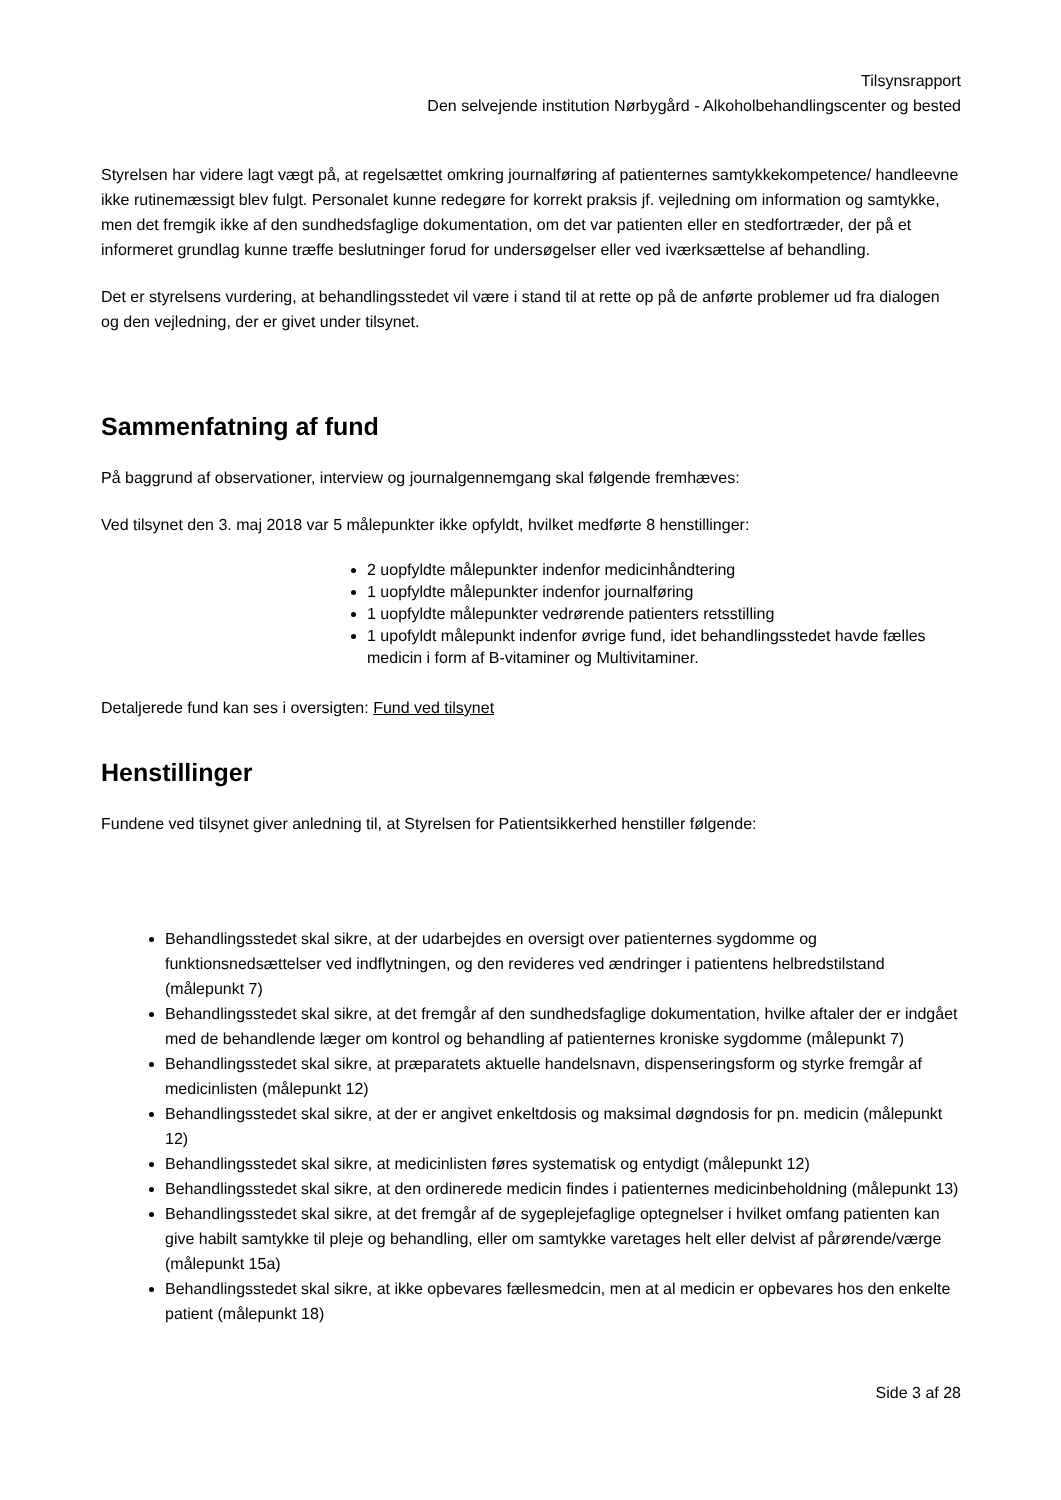Tilsynsrapport
Den selvejende institution Nørbygård - Alkoholbehandlingscenter og bested
Styrelsen har videre lagt vægt på, at regelsættet omkring journalføring af patienternes samtykkekompetence/ handleevne ikke rutinemæssigt blev fulgt. Personalet kunne redegøre for korrekt praksis jf. vejledning om information og samtykke, men det fremgik ikke af den sundhedsfaglige dokumentation, om det var patienten eller en stedfortræder, der på et informeret grundlag kunne træffe beslutninger forud for undersøgelser eller ved iværksættelse af behandling.
Det er styrelsens vurdering, at behandlingsstedet vil være i stand til at rette op på de anførte problemer ud fra dialogen og den vejledning, der er givet under tilsynet.
Sammenfatning af fund
På baggrund af observationer, interview og journalgennemgang skal følgende fremhæves:
Ved tilsynet den 3. maj 2018 var 5 målepunkter ikke opfyldt, hvilket medførte 8 henstillinger:
2 uopfyldte målepunkter indenfor medicinhåndtering
1 uopfyldte målepunkter indenfor journalføring
1 uopfyldte målepunkter vedrørende patienters retsstilling
1 upofyldt målepunkt indenfor øvrige fund, idet behandlingsstedet havde fælles medicin i form af B-vitaminer og Multivitaminer.
Detaljerede fund kan ses i oversigten: Fund ved tilsynet
Henstillinger
Fundene ved tilsynet giver anledning til, at Styrelsen for Patientsikkerhed henstiller følgende:
Behandlingsstedet skal sikre, at der udarbejdes en oversigt over patienternes sygdomme og funktionsnedsættelser ved indflytningen, og den revideres ved ændringer i patientens helbredstilstand (målepunkt 7)
Behandlingsstedet skal sikre, at det fremgår af den sundhedsfaglige dokumentation, hvilke aftaler der er indgået med de behandlende læger om kontrol og behandling af patienternes kroniske sygdomme (målepunkt 7)
Behandlingsstedet skal sikre, at præparatets aktuelle handelsnavn, dispenseringsform og styrke fremgår af medicinlisten (målepunkt 12)
Behandlingsstedet skal sikre, at der er angivet enkeltdosis og maksimal døgndosis for pn. medicin (målepunkt 12)
Behandlingsstedet skal sikre, at medicinlisten føres systematisk og entydigt (målepunkt 12)
Behandlingsstedet skal sikre, at den ordinerede medicin findes i patienternes medicinbeholdning (målepunkt 13)
Behandlingsstedet skal sikre, at det fremgår af de sygeplejefaglige optegnelser i hvilket omfang patienten kan give habilt samtykke til pleje og behandling, eller om samtykke varetages helt eller delvist af pårørende/værge (målepunkt 15a)
Behandlingsstedet skal sikre, at ikke opbevares fællesmedcin, men at al medicin er opbevares hos den enkelte patient (målepunkt 18)
Side 3 af 28